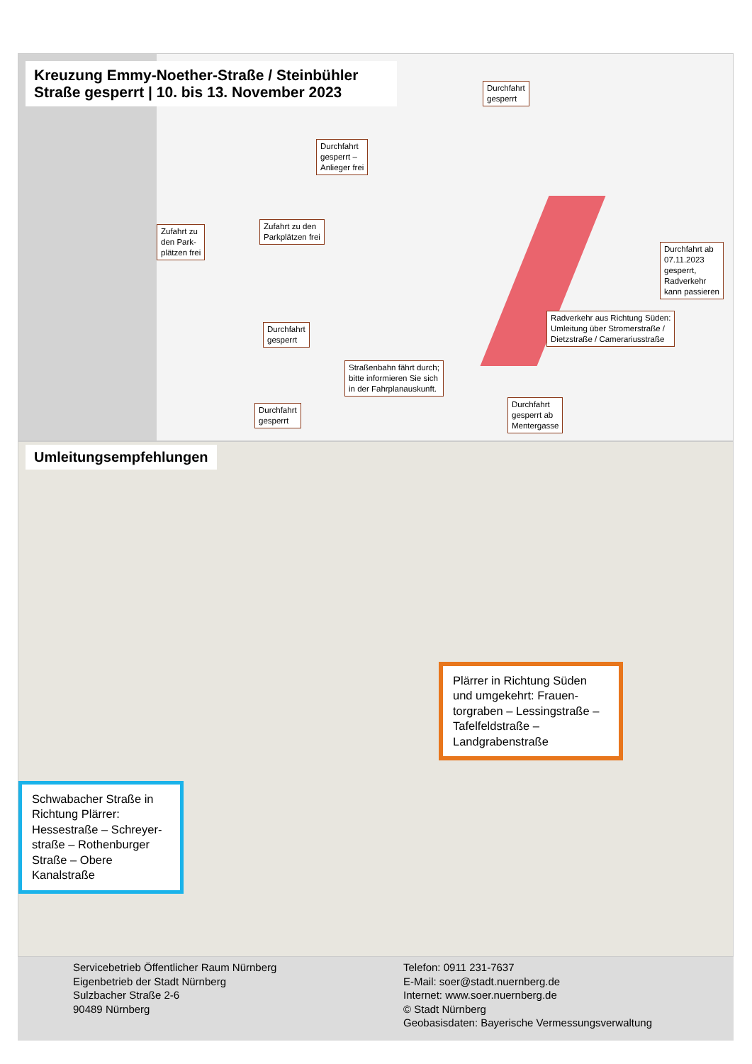Kreuzung Emmy-Noether-Straße / Steinbühler Straße gesperrt | 10. bis 13. November 2023
Durchfahrt
gesperrt
Durchfahrt
gesperrt –
Anlieger frei
Zufahrt zu
den Park-
plätzen frei
Zufahrt zu den
Parkplätzen frei
Durchfahrt ab
07.11.2023
gesperrt,
Radverkehr
kann passieren
Durchfahrt
gesperrt
Radverkehr aus Richtung Süden:
Umleitung über Stromerstraße /
Dietzstraße / Camerariusstraße
Straßenbahn fährt durch;
bitte informieren Sie sich
in der Fahrplanauskunft.
Durchfahrt
gesperrt
Durchfahrt
gesperrt ab
Mentergasse
Umleitungsempfehlungen
Plärrer in Richtung Süden und umgekehrt: Frauen-torgraben – Lessingstraße – Tafelfeldstraße – Landgrabenstraße
Schwabacher Straße in Richtung Plärrer: Hessestraße – Schreyer-straße – Rothenburger Straße – Obere Kanalstraße
Servicebetrieb Öffentlicher Raum Nürnberg
Eigenbetrieb der Stadt Nürnberg
Sulzbacher Straße 2-6
90489 Nürnberg
Telefon: 0911 231-7637
E-Mail: soer@stadt.nuernberg.de
Internet: www.soer.nuernberg.de
© Stadt Nürnberg
Geobasisdaten: Bayerische Vermessungsverwaltung